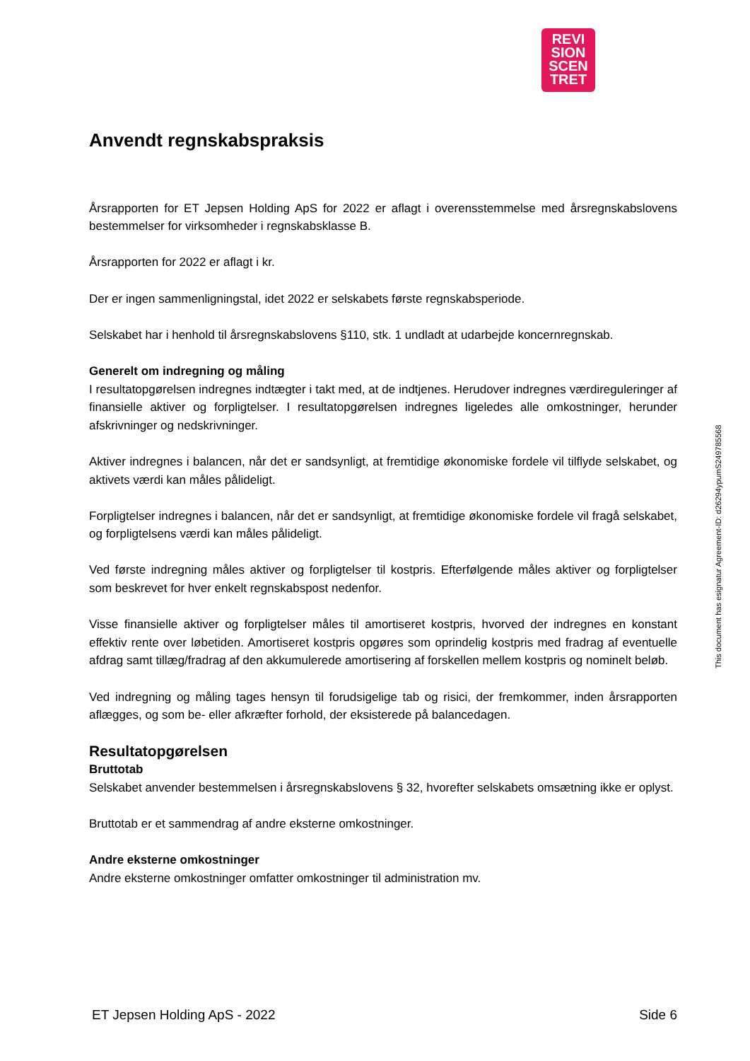REVI
SION
SCEN
TRET
Anvendt regnskabspraksis
Årsrapporten for ET Jepsen Holding ApS for 2022 er aflagt i overensstemmelse med årsregnskabslovens bestemmelser for virksomheder i regnskabsklasse B.
Årsrapporten for 2022 er aflagt i kr.
Der er ingen sammenligningstal, idet 2022 er selskabets første regnskabsperiode.
Selskabet har i henhold til årsregnskabslovens §110, stk. 1 undladt at udarbejde koncernregnskab.
Generelt om indregning og måling
I resultatopgørelsen indregnes indtægter i takt med, at de indtjenes. Herudover indregnes værdireguleringer af finansielle aktiver og forpligtelser. I resultatopgørelsen indregnes ligeledes alle omkostninger, herunder afskrivninger og nedskrivninger.
Aktiver indregnes i balancen, når det er sandsynligt, at fremtidige økonomiske fordele vil tilflyde selskabet, og aktivets værdi kan måles pålideligt.
Forpligtelser indregnes i balancen, når det er sandsynligt, at fremtidige økonomiske fordele vil fragå selskabet, og forpligtelsens værdi kan måles pålideligt.
Ved første indregning måles aktiver og forpligtelser til kostpris. Efterfølgende måles aktiver og forpligtelser som beskrevet for hver enkelt regnskabspost nedenfor.
Visse finansielle aktiver og forpligtelser måles til amortiseret kostpris, hvorved der indregnes en konstant effektiv rente over løbetiden. Amortiseret kostpris opgøres som oprindelig kostpris med fradrag af eventuelle afdrag samt tillæg/fradrag af den akkumulerede amortisering af forskellen mellem kostpris og nominelt beløb.
Ved indregning og måling tages hensyn til forudsigelige tab og risici, der fremkommer, inden årsrapporten aflægges, og som be- eller afkræfter forhold, der eksisterede på balancedagen.
Resultatopgørelsen
Bruttotab
Selskabet anvender bestemmelsen i årsregnskabslovens § 32, hvorefter selskabets omsætning ikke er oplyst.
Bruttotab er et sammendrag af andre eksterne omkostninger.
Andre eksterne omkostninger
Andre eksterne omkostninger omfatter omkostninger til administration mv.
This document has esignatur Agreement-ID: d26294ypumS249785568
ET Jepsen Holding ApS - 2022 Side 6